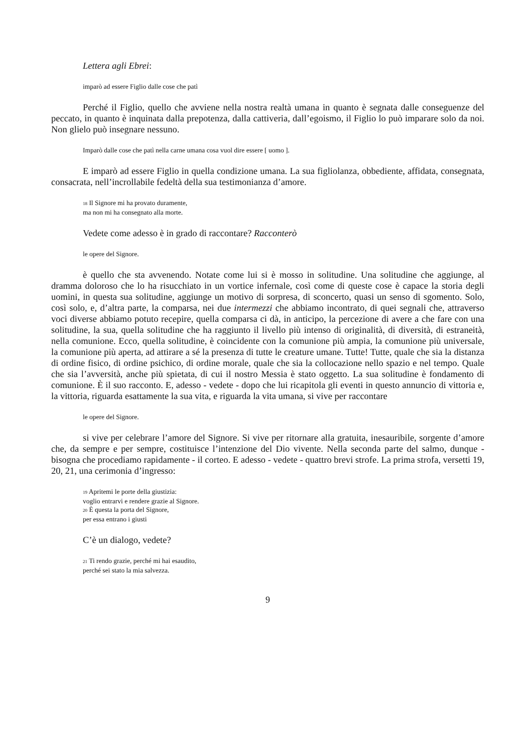Lettera agli Ebrei:
imparò ad essere Figlio dalle cose che patì
Perché il Figlio, quello che avviene nella nostra realtà umana in quanto è segnata dalle conseguenze del peccato, in quanto è inquinata dalla prepotenza, dalla cattiveria, dall’egoismo, il Figlio lo può imparare solo da noi. Non glielo può insegnare nessuno.
Imparò dalle cose che patì nella carne umana cosa vuol dire essere [ uomo ].
E imparò ad essere Figlio in quella condizione umana. La sua figliolanza, obbediente, affidata, consegnata, consacrata, nell’incrollabile fedeltà della sua testimonianza d’amore.
<sup>18</sup> Il Signore mi ha provato duramente,
ma non mi ha consegnato alla morte.
Vedete come adesso è in grado di raccontare? Racconterò
le opere del Signore.
è quello che sta avvenendo. Notate come lui si è mosso in solitudine. Una solitudine che aggiunge, al dramma doloroso che lo ha risucchiato in un vortice infernale, così come di queste cose è capace la storia degli uomini, in questa sua solitudine, aggiunge un motivo di sorpresa, di sconcerto, quasi un senso di sgomento. Solo, così solo, e, d’altra parte, la comparsa, nei due intermezzi che abbiamo incontrato, di quei segnali che, attraverso voci diverse abbiamo potuto recepire, quella comparsa ci dà, in anticipo, la percezione di avere a che fare con una solitudine, la sua, quella solitudine che ha raggiunto il livello più intenso di originalità, di diversità, di estraneità, nella comunione. Ecco, quella solitudine, è coincidente con la comunione più ampia, la comunione più universale, la comunione più aperta, ad attirare a sé la presenza di tutte le creature umane. Tutte! Tutte, quale che sia la distanza di ordine fisico, di ordine psichico, di ordine morale, quale che sia la collocazione nello spazio e nel tempo. Quale che sia l’avversità, anche più spietata, di cui il nostro Messia è stato oggetto. La sua solitudine è fondamento di comunione. È il suo racconto. E, adesso - vedete - dopo che lui ricapitola gli eventi in questo annuncio di vittoria e, la vittoria, riguarda esattamente la sua vita, e riguarda la vita umana, si vive per raccontare
le opere del Signore.
si vive per celebrare l’amore del Signore. Si vive per ritornare alla gratuita, inesauribile, sorgente d’amore che, da sempre e per sempre, costituisce l’intenzione del Dio vivente. Nella seconda parte del salmo, dunque - bisogna che procediamo rapidamente - il corteo. E adesso - vedete - quattro brevi strofe. La prima strofa, versetti 19, 20, 21, una cerimonia d’ingresso:
<sup>19</sup> Apritemi le porte della giustizia:
voglio entrarvi e rendere grazie al Signore.
<sup>20</sup> È questa la porta del Signore,
per essa entrano i giusti
C’è un dialogo, vedete?
<sup>21</sup> Ti rendo grazie, perché mi hai esaudito,
perché sei stato la mia salvezza.
9